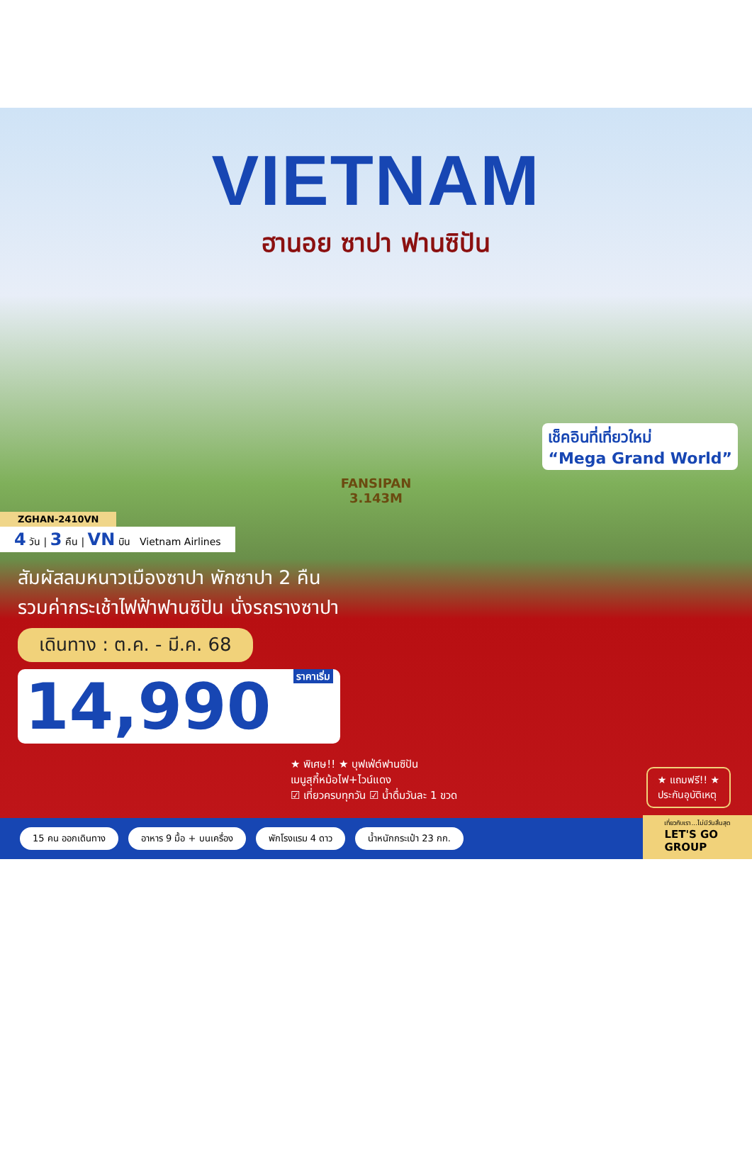VIETNAM
ฮานอย ซาปา ฟานซิปัน
FANSIPAN
3.143M
เช็คอินที่เที่ยวใหม่
“Mega Grand World”
ZGHAN-2410VN
4 วัน | 3 คืน | VN บิน Vietnam Airlines
สัมผัสลมหนาวเมืองซาปา พักซาปา 2 คืน
รวมค่ากระเช้าไฟฟ้าฟานซิปัน นั่งรถรางซาปา
เดินทาง : ต.ค. - มี.ค. 68
14,990 ราคาเริ่ม
★ พิเศษ!! ★ บุฟเฟ่ต์ฟานซิปัน
เมนูสุกี้หม้อไฟ+ไวน์แดง
☑ เที่ยวครบทุกวัน ☑ น้ำดื่มวันละ 1 ขวด
★ แถมฟรี!! ★
ประกันอุบัติเหตุ
15 คน ออกเดินทาง อาหาร 9 มื้อ + บนเครื่อง พักโรงแรม 4 ดาว น้ำหนักกระเป๋า 23 กก.
เที่ยวกับเรา...ไม่มีวันสิ้นสุด
LET'S GO
GROUP